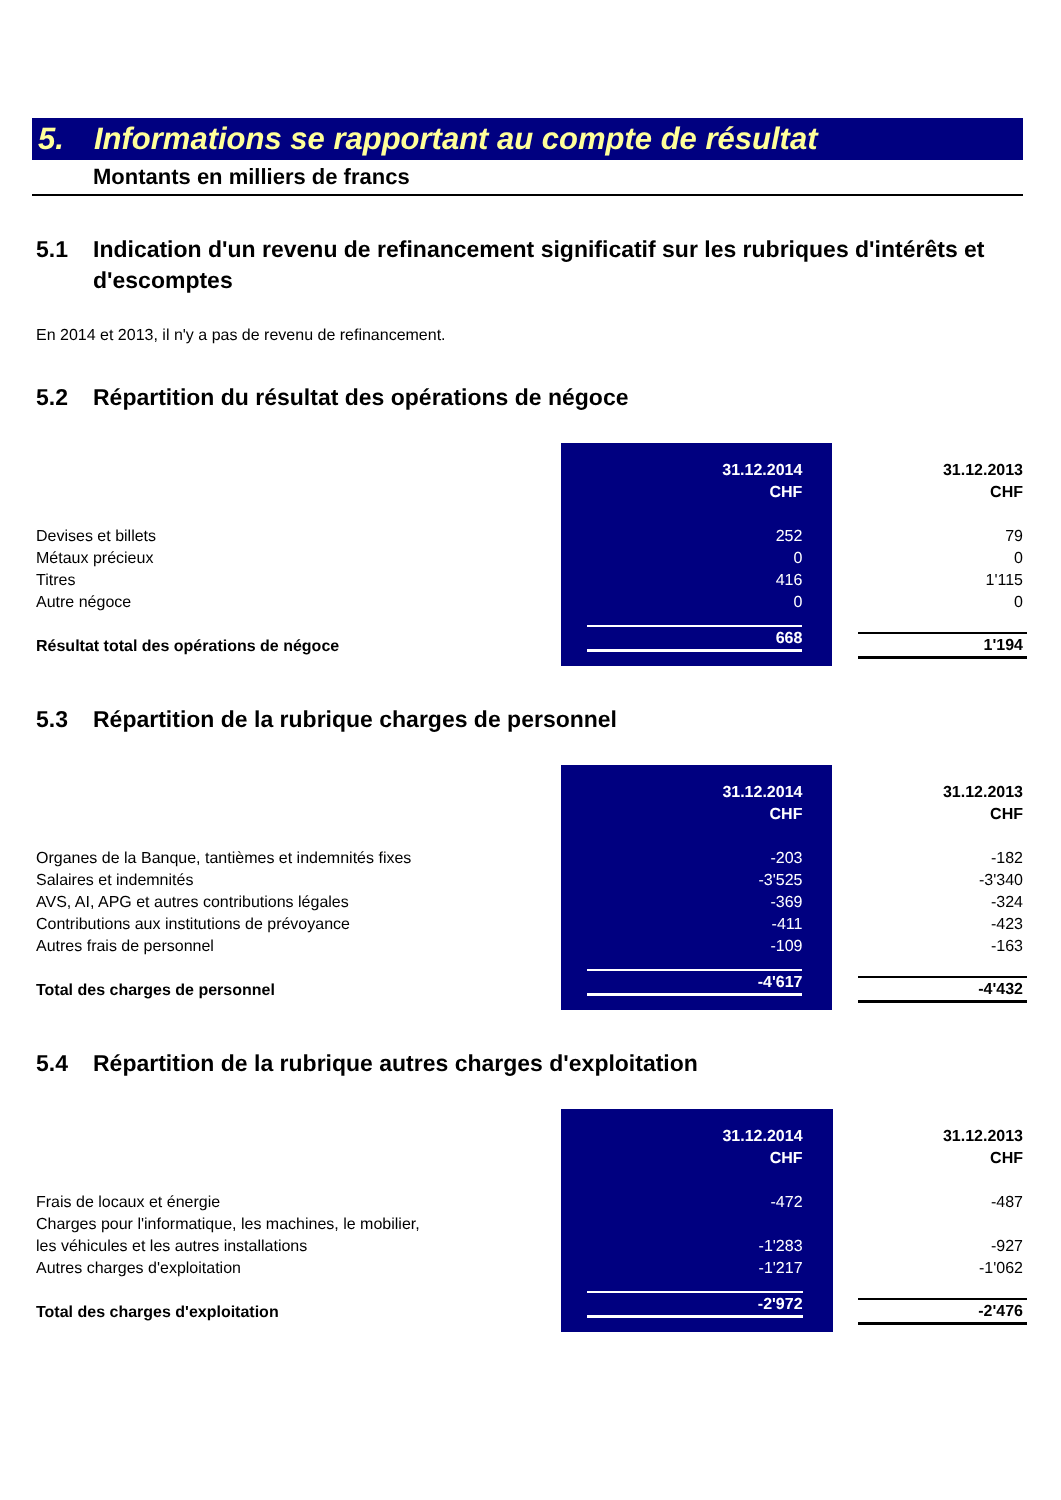5. Informations se rapportant au compte de résultat
Montants en milliers de francs
5.1 Indication d'un revenu de refinancement significatif sur les rubriques d'intérêts et d'escomptes
En 2014 et 2013, il n'y a pas de revenu de refinancement.
5.2 Répartition du résultat des opérations de négoce
| | 31.12.2014 CHF | | 31.12.2013 CHF |
| Devises et billets | 252 | | 79 |
| Métaux précieux | 0 | | 0 |
| Titres | 416 | | 1'115 |
| Autre négoce | 0 | | 0 |
| Résultat total des opérations de négoce | 668 | | 1'194 |
5.3 Répartition de la rubrique charges de personnel
| | 31.12.2014 CHF | | 31.12.2013 CHF |
| Organes de la Banque, tantièmes et indemnités fixes | -203 | | -182 |
| Salaires et indemnités | -3'525 | | -3'340 |
| AVS, AI, APG et autres contributions légales | -369 | | -324 |
| Contributions aux institutions de prévoyance | -411 | | -423 |
| Autres frais de personnel | -109 | | -163 |
| Total des charges de personnel | -4'617 | | -4'432 |
5.4 Répartition de la rubrique autres charges d'exploitation
| | 31.12.2014 CHF | | 31.12.2013 CHF |
| Frais de locaux et énergie | -472 | | -487 |
| Charges pour l'informatique, les machines, le mobilier, les véhicules et les autres installations | -1'283 | | -927 |
| Autres charges d'exploitation | -1'217 | | -1'062 |
| Total des charges d'exploitation | -2'972 | | -2'476 |